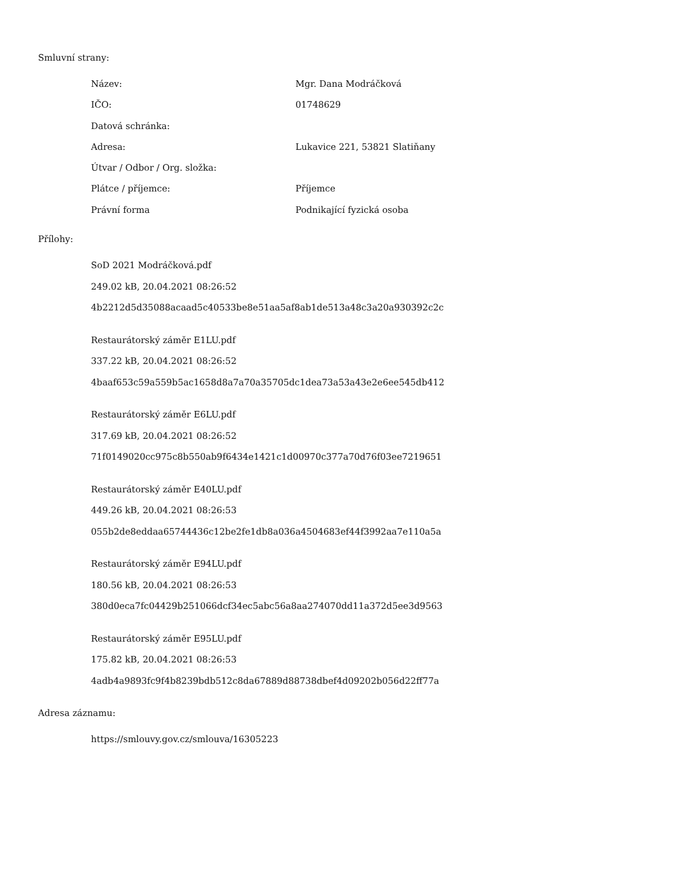Smluvní strany:
| Název: | Mgr. Dana Modráčková |
| IČO: | 01748629 |
| Datová schránka: | |
| Adresa: | Lukavice 221, 53821 Slatiňany |
| Útvar / Odbor / Org. složka: | |
| Plátce / příjemce: | Příjemce |
| Právní forma | Podnikající fyzická osoba |
Přílohy:
SoD 2021 Modráčková.pdf
249.02 kB, 20.04.2021 08:26:52
4b2212d5d35088acaad5c40533be8e51aa5af8ab1de513a48c3a20a930392c2c
Restaurátorský záměr E1LU.pdf
337.22 kB, 20.04.2021 08:26:52
4baaf653c59a559b5ac1658d8a7a70a35705dc1dea73a53a43e2e6ee545db412
Restaurátorský záměr E6LU.pdf
317.69 kB, 20.04.2021 08:26:52
71f0149020cc975c8b550ab9f6434e1421c1d00970c377a70d76f03ee7219651
Restaurátorský záměr E40LU.pdf
449.26 kB, 20.04.2021 08:26:53
055b2de8eddaa65744436c12be2fe1db8a036a4504683ef44f3992aa7e110a5a
Restaurátorský záměr E94LU.pdf
180.56 kB, 20.04.2021 08:26:53
380d0eca7fc04429b251066dcf34ec5abc56a8aa274070dd11a372d5ee3d9563
Restaurátorský záměr E95LU.pdf
175.82 kB, 20.04.2021 08:26:53
4adb4a9893fc9f4b8239bdb512c8da67889d88738dbef4d09202b056d22ff77a
Adresa záznamu:
https://smlouvy.gov.cz/smlouva/16305223